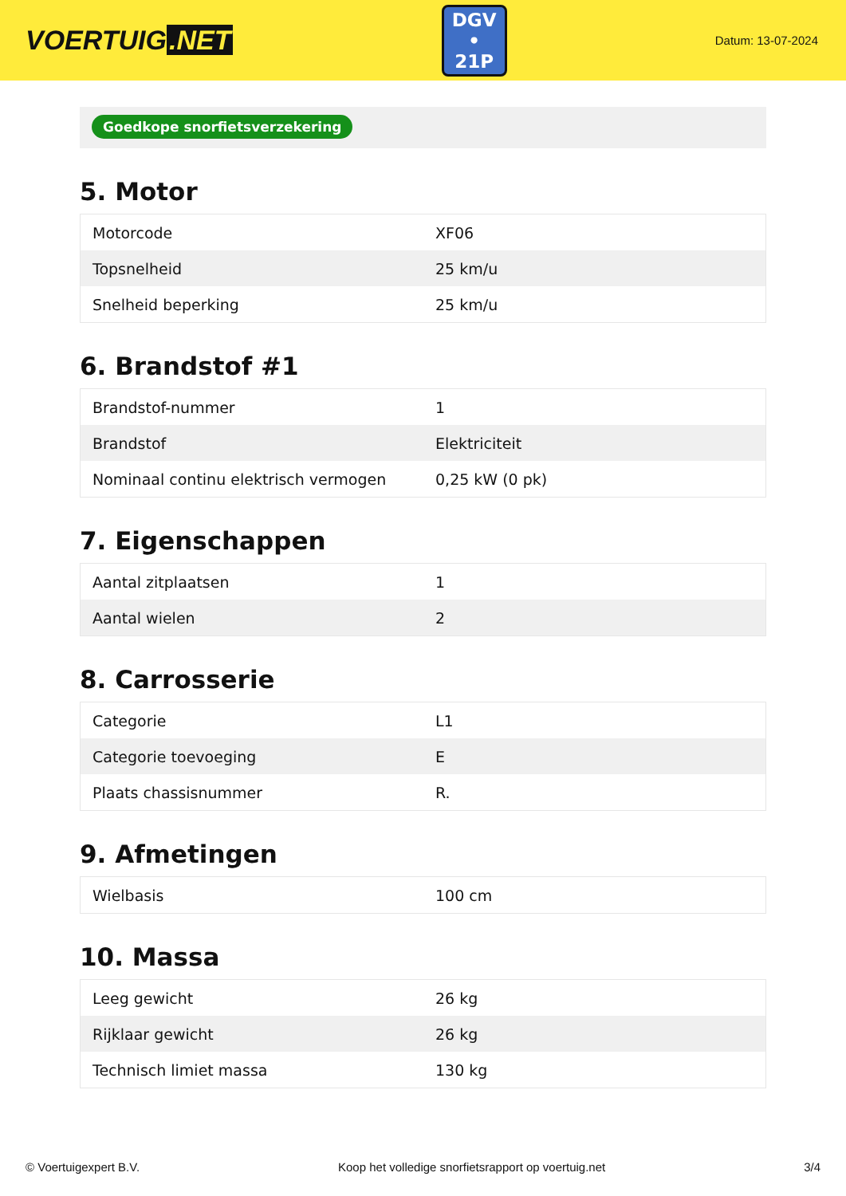VOERTUIG.NET
DGV
• 21P
Datum: 13-07-2024
Goedkope snorfietsverzekering
5. Motor
| Motorcode | XF06 |
| Topsnelheid | 25 km/u |
| Snelheid beperking | 25 km/u |
6. Brandstof #1
| Brandstof-nummer | 1 |
| Brandstof | Elektriciteit |
| Nominaal continu elektrisch vermogen | 0,25 kW (0 pk) |
7. Eigenschappen
| Aantal zitplaatsen | 1 |
| Aantal wielen | 2 |
8. Carrosserie
| Categorie | L1 |
| Categorie toevoeging | E |
| Plaats chassisnummer | R. |
9. Afmetingen
| Wielbasis | 100 cm |
10. Massa
| Leeg gewicht | 26 kg |
| Rijklaar gewicht | 26 kg |
| Technisch limiet massa | 130 kg |
© Voertuigexpert B.V. Koop het volledige snorfietsrapport op voertuig.net 3/4